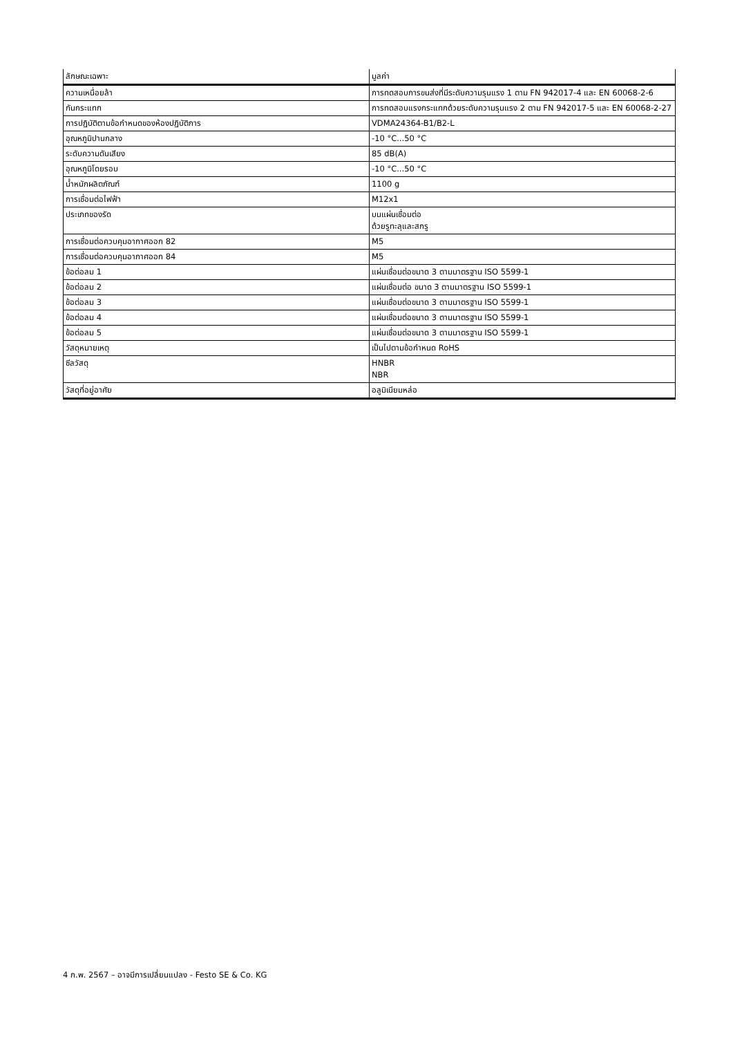| ลักษณะเฉพาะ | มูลค่า |
| --- | --- |
| ความเหนื่อยล้า | การทดสอบการขนส่งที่มีระดับความรุนแรง 1 ตาม FN 942017-4 และ EN 60068-2-6 |
| กันกระแทก | การทดสอบแรงกระแทกด้วยระดับความรุนแรง 2 ตาม FN 942017-5 และ EN 60068-2-27 |
| การปฏิบัติตามข้อกำหนดของห้องปฏิบัติการ | VDMA24364-B1/B2-L |
| อุณหภูมิปานกลาง | -10 °C...50 °C |
| ระดับความดันเสียง | 85 dB(A) |
| อุณหภูมิโดยรอบ | -10 °C...50 °C |
| น้ำหนักผลิตภัณฑ์ | 1100 g |
| การเชื่อมต่อไฟฟ้า | M12x1 |
| ประเภทของรัด | บนแผ่นเชื่อมต่อ ด้วยรูทะลุและสกรู |
| การเชื่อมต่อควบคุมอากาศออก 82 | M5 |
| การเชื่อมต่อควบคุมอากาศออก 84 | M5 |
| ข้อต่อลม 1 | แผ่นเชื่อมต่อขนาด 3 ตามมาตรฐาน ISO 5599-1 |
| ข้อต่อลม 2 | แผ่นเชื่อมต่อ ขนาด 3 ตามมาตรฐาน ISO 5599-1 |
| ข้อต่อลม 3 | แผ่นเชื่อมต่อขนาด 3 ตามมาตรฐาน ISO 5599-1 |
| ข้อต่อลม 4 | แผ่นเชื่อมต่อขนาด 3 ตามมาตรฐาน ISO 5599-1 |
| ข้อต่อลม 5 | แผ่นเชื่อมต่อขนาด 3 ตามมาตรฐาน ISO 5599-1 |
| วัสดุหมายเหตุ | เป็นไปตามข้อกำหนด RoHS |
| ซีลวัสดุ | HNBR NBR |
| วัสดุที่อยู่อาศัย | อลูมิเนียมหล่อ |
4 ก.พ. 2567 – อาจมีการเปลี่ยนแปลง - Festo SE & Co. KG